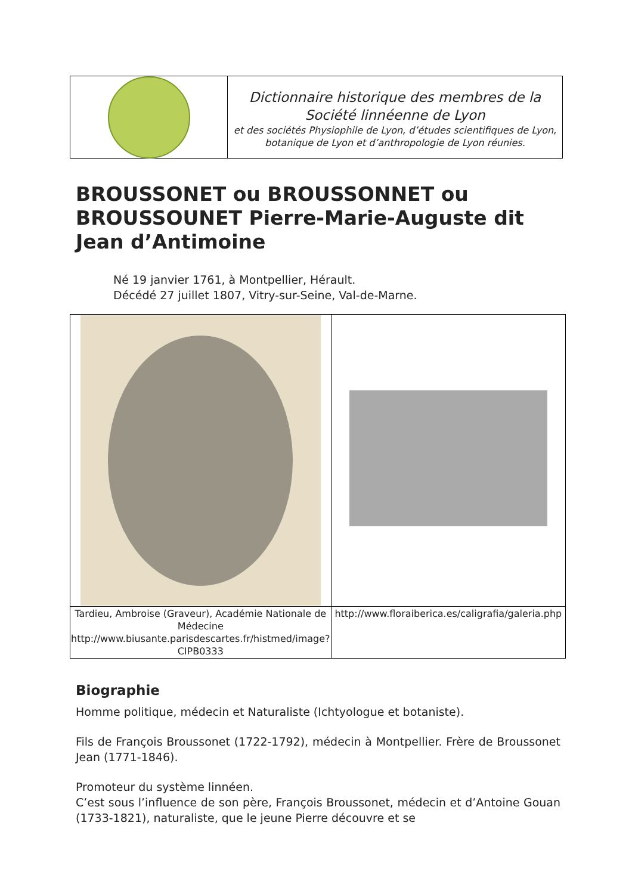Dictionnaire historique des membres de la
Société linnéenne de Lyon
et des sociétés Physiophile de Lyon, d’études scientifiques de Lyon, botanique de Lyon et d’anthropologie de Lyon réunies.
BROUSSONET ou BROUSSONNET ou BROUSSOUNET Pierre-Marie-Auguste dit Jean d’Antimoine
Né 19 janvier 1761, à Montpellier, Hérault.
Décédé 27 juillet 1807, Vitry-sur-Seine, Val-de-Marne.
| Tardieu, Ambroise (Graveur), Académie Nationale de Médecine http://www.biusante.parisdescartes.fr/histmed/image?CIPB0333 | http://www.floraiberica.es/caligrafia/galeria.php |
Biographie
Homme politique, médecin et Naturaliste (Ichtyologue et botaniste).
Fils de François Broussonet (1722-1792), médecin à Montpellier. Frère de Broussonet Jean (1771-1846).
Promoteur du système linnéen.
C’est sous l’influence de son père, François Broussonet, médecin et d’Antoine Gouan (1733-1821), naturaliste, que le jeune Pierre découvre et se